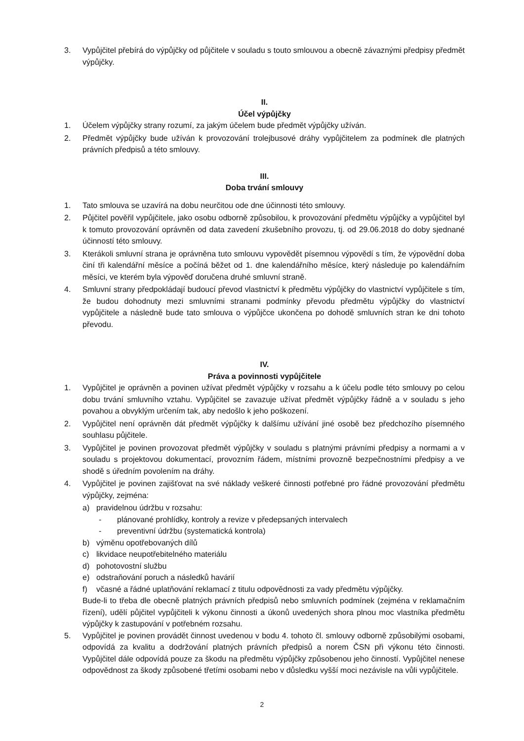3. Vypůjčitel přebírá do výpůjčky od půjčitele v souladu s touto smlouvou a obecně závaznými předpisy předmět výpůjčky.
II.
Účel výpůjčky
1. Účelem výpůjčky strany rozumí, za jakým účelem bude předmět výpůjčky užíván.
2. Předmět výpůjčky bude užíván k provozování trolejbusové dráhy vypůjčitelem za podmínek dle platných právních předpisů a této smlouvy.
III.
Doba trvání smlouvy
1. Tato smlouva se uzavírá na dobu neurčitou ode dne účinnosti této smlouvy.
2. Půjčitel pověřil vypůjčitele, jako osobu odborně způsobilou, k provozování předmětu výpůjčky a vypůjčitel byl k tomuto provozování oprávněn od data zavedení zkušebního provozu, tj. od 29.06.2018 do doby sjednané účinností této smlouvy.
3. Kterákoli smluvní strana je oprávněna tuto smlouvu vypovědět písemnou výpovědí s tím, že výpovědní doba činí tři kalendářní měsíce a počíná běžet od 1. dne kalendářního měsíce, který následuje po kalendářním měsíci, ve kterém byla výpověď doručena druhé smluvní straně.
4. Smluvní strany předpokládají budoucí převod vlastnictví k předmětu výpůjčky do vlastnictví vypůjčitele s tím, že budou dohodnuty mezi smluvními stranami podmínky převodu předmětu výpůjčky do vlastnictví vypůjčitele a následně bude tato smlouva o výpůjčce ukončena po dohodě smluvních stran ke dni tohoto převodu.
IV.
Práva a povinnosti vypůjčitele
1. Vypůjčitel je oprávněn a povinen užívat předmět výpůjčky v rozsahu a k účelu podle této smlouvy po celou dobu trvání smluvního vztahu. Vypůjčitel se zavazuje užívat předmět výpůjčky řádně a v souladu s jeho povahou a obvyklým určením tak, aby nedošlo k jeho poškození.
2. Vypůjčitel není oprávněn dát předmět výpůjčky k dalšímu užívání jiné osobě bez předchozího písemného souhlasu půjčitele.
3. Vypůjčitel je povinen provozovat předmět výpůjčky v souladu s platnými právními předpisy a normami a v souladu s projektovou dokumentací, provozním řádem, místními provozně bezpečnostními předpisy a ve shodě s úředním povolením na dráhy.
4. Vypůjčitel je povinen zajišťovat na své náklady veškeré činnosti potřebné pro řádné provozování předmětu výpůjčky, zejména:
a) pravidelnou údržbu v rozsahu:
- plánované prohlídky, kontroly a revize v předepsaných intervalech
- preventivní údržbu (systematická kontrola)
b) výměnu opotřebovaných dílů
c) likvidace neupotřebitelného materiálu
d) pohotovostní službu
e) odstraňování poruch a následků havárií
f) včasné a řádné uplatňování reklamací z titulu odpovědnosti za vady předmětu výpůjčky.
Bude-li to třeba dle obecně platných právních předpisů nebo smluvních podmínek (zejména v reklamačním řízení), udělí půjčitel vypůjčiteli k výkonu činnosti a úkonů uvedených shora plnou moc vlastníka předmětu výpůjčky k zastupování v potřebném rozsahu.
5. Vypůjčitel je povinen provádět činnost uvedenou v bodu 4. tohoto čl. smlouvy odborně způsobilými osobami, odpovídá za kvalitu a dodržování platných právních předpisů a norem ČSN při výkonu této činnosti. Vypůjčitel dále odpovídá pouze za škodu na předmětu výpůjčky způsobenou jeho činností. Vypůjčitel nenese odpovědnost za škody způsobené třetími osobami nebo v důsledku vyšší moci nezávisle na vůli vypůjčitele.
2